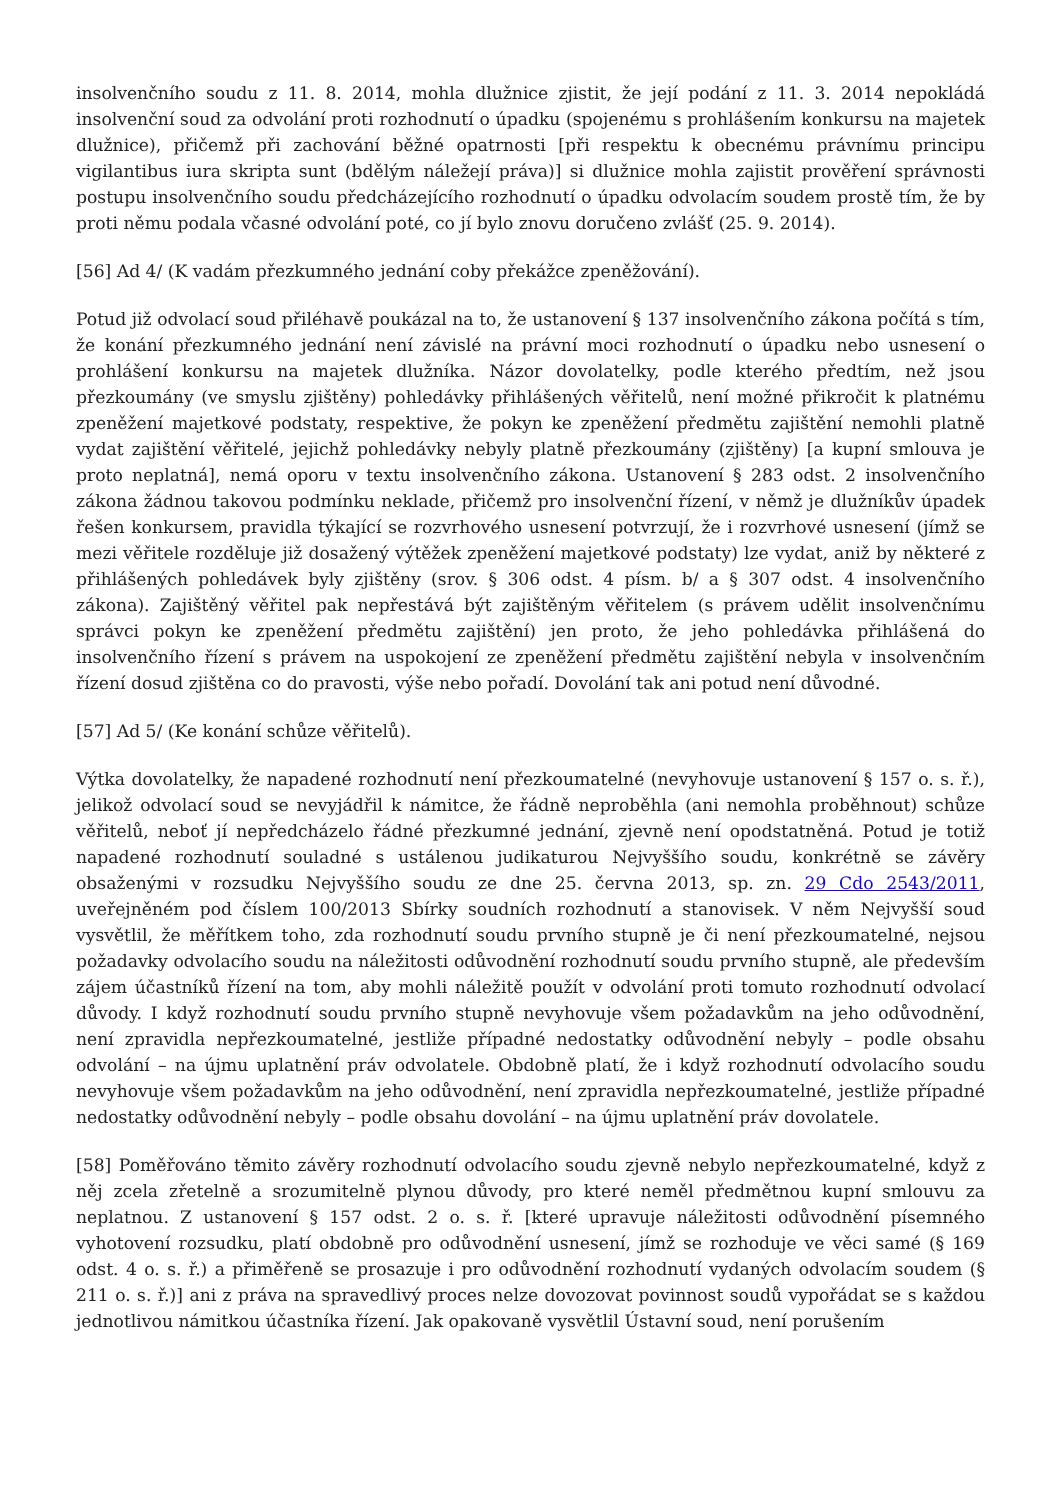insolvenčního soudu z 11. 8. 2014, mohla dlužnice zjistit, že její podání z 11. 3. 2014 nepokládá insolvenční soud za odvolání proti rozhodnutí o úpadku (spojenému s prohlášením konkursu na majetek dlužnice), přičemž při zachování běžné opatrnosti [při respektu k obecnému právnímu principu vigilantibus iura skripta sunt (bdělým náležejí práva)] si dlužnice mohla zajistit prověření správnosti postupu insolvenčního soudu předcházejícího rozhodnutí o úpadku odvolacím soudem prostě tím, že by proti němu podala včasné odvolání poté, co jí bylo znovu doručeno zvlášť (25. 9. 2014).
[56] Ad 4/ (K vadám přezkumného jednání coby překážce zpeněžování).
Potud již odvolací soud přiléhavě poukázal na to, že ustanovení § 137 insolvenčního zákona počítá s tím, že konání přezkumného jednání není závislé na právní moci rozhodnutí o úpadku nebo usnesení o prohlášení konkursu na majetek dlužníka. Názor dovolatelky, podle kterého předtím, než jsou přezkoumány (ve smyslu zjištěny) pohledávky přihlášených věřitelů, není možné přikročit k platnému zpeněžení majetkové podstaty, respektive, že pokyn ke zpeněžení předmětu zajištění nemohli platně vydat zajištění věřitelé, jejichž pohledávky nebyly platně přezkoumány (zjištěny) [a kupní smlouva je proto neplatná], nemá oporu v textu insolvenčního zákona. Ustanovení § 283 odst. 2 insolvenčního zákona žádnou takovou podmínku neklade, přičemž pro insolvenční řízení, v němž je dlužníkův úpadek řešen konkursem, pravidla týkající se rozvrhového usnesení potvrzují, že i rozvrhové usnesení (jímž se mezi věřitele rozděluje již dosažený výtěžek zpeněžení majetkové podstaty) lze vydat, aniž by některé z přihlášených pohledávek byly zjištěny (srov. § 306 odst. 4 písm. b/ a § 307 odst. 4 insolvenčního zákona). Zajištěný věřitel pak nepřestává být zajištěným věřitelem (s právem udělit insolvenčnímu správci pokyn ke zpeněžení předmětu zajištění) jen proto, že jeho pohledávka přihlášená do insolvenčního řízení s právem na uspokojení ze zpeněžení předmětu zajištění nebyla v insolvenčním řízení dosud zjištěna co do pravosti, výše nebo pořadí. Dovolání tak ani potud není důvodné.
[57] Ad 5/ (Ke konání schůze věřitelů).
Výtka dovolatelky, že napadené rozhodnutí není přezkoumatelné (nevyhovuje ustanovení § 157 o. s. ř.), jelikož odvolací soud se nevyjádřil k námitce, že řádně neproběhla (ani nemohla proběhnout) schůze věřitelů, neboť jí nepředcházelo řádné přezkumné jednání, zjevně není opodstatněná. Potud je totiž napadené rozhodnutí souladné s ustálenou judikaturou Nejvyššího soudu, konkrétně se závěry obsaženými v rozsudku Nejvyššího soudu ze dne 25. června 2013, sp. zn. 29 Cdo 2543/2011, uveřejněném pod číslem 100/2013 Sbírky soudních rozhodnutí a stanovisek. V něm Nejvyšší soud vysvětlil, že měřítkem toho, zda rozhodnutí soudu prvního stupně je či není přezkoumatelné, nejsou požadavky odvolacího soudu na náležitosti odůvodnění rozhodnutí soudu prvního stupně, ale především zájem účastníků řízení na tom, aby mohli náležitě použít v odvolání proti tomuto rozhodnutí odvolací důvody. I když rozhodnutí soudu prvního stupně nevyhovuje všem požadavkům na jeho odůvodnění, není zpravidla nepřezkoumatelné, jestliže případné nedostatky odůvodnění nebyly – podle obsahu odvolání – na újmu uplatnění práv odvolatele. Obdobně platí, že i když rozhodnutí odvolacího soudu nevyhovuje všem požadavkům na jeho odůvodnění, není zpravidla nepřezkoumatelné, jestliže případné nedostatky odůvodnění nebyly – podle obsahu dovolání – na újmu uplatnění práv dovolatele.
[58] Poměřováno těmito závěry rozhodnutí odvolacího soudu zjevně nebylo nepřezkoumatelné, když z něj zcela zřetelně a srozumitelně plynou důvody, pro které neměl předmětnou kupní smlouvu za neplatnou. Z ustanovení § 157 odst. 2 o. s. ř. [které upravuje náležitosti odůvodnění písemného vyhotovení rozsudku, platí obdobně pro odůvodnění usnesení, jímž se rozhoduje ve věci samé (§ 169 odst. 4 o. s. ř.) a přiměřeně se prosazuje i pro odůvodnění rozhodnutí vydaných odvolacím soudem (§ 211 o. s. ř.)] ani z práva na spravedlivý proces nelze dovozovat povinnost soudů vypořádat se s každou jednotlivou námitkou účastníka řízení. Jak opakovaně vysvětlil Ústavní soud, není porušením